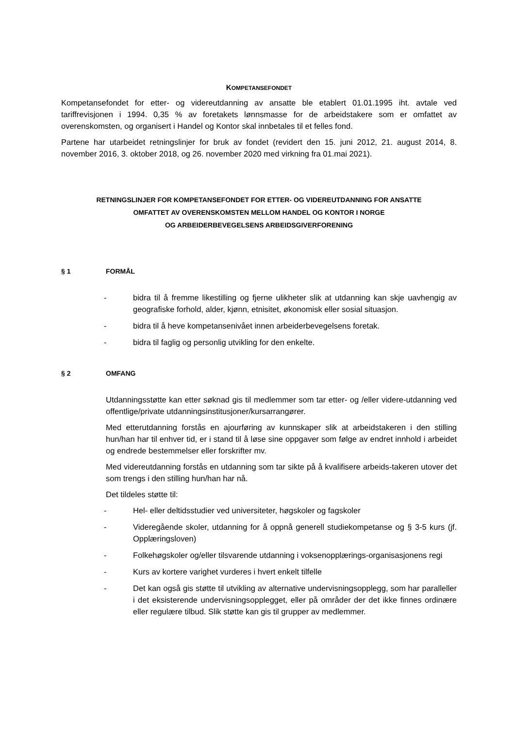KOMPETANSEFONDET
Kompetansefondet for etter- og videreutdanning av ansatte ble etablert 01.01.1995 iht. avtale ved tariffrevisjonen i 1994. 0,35 % av foretakets lønnsmasse for de arbeidstakere som er omfattet av overenskomsten, og organisert i Handel og Kontor skal innbetales til et felles fond.
Partene har utarbeidet retningslinjer for bruk av fondet (revidert den 15. juni 2012, 21. august 2014, 8. november 2016, 3. oktober 2018, og 26. november 2020 med virkning fra 01.mai 2021).
RETNINGSLINJER FOR KOMPETANSEFONDET FOR ETTER- OG VIDEREUTDANNING FOR ANSATTE
OMFATTET AV OVERENSKOMSTEN MELLOM HANDEL OG KONTOR I NORGE
OG ARBEIDERBEVEGELSENS ARBEIDSGIVERFORENING
§ 1 FORMÅL
- bidra til å fremme likestilling og fjerne ulikheter slik at utdanning kan skje uavhengig av geografiske forhold, alder, kjønn, etnisitet, økonomisk eller sosial situasjon.
- bidra til å heve kompetansenivået innen arbeiderbevegelsens foretak.
- bidra til faglig og personlig utvikling for den enkelte.
§ 2 OMFANG
Utdanningsstøtte kan etter søknad gis til medlemmer som tar etter- og /eller videre-utdanning ved offentlige/private utdanningsinstitusjoner/kursarrangører.
Med etterutdanning forstås en ajourføring av kunnskaper slik at arbeidstakeren i den stilling hun/han har til enhver tid, er i stand til å løse sine oppgaver som følge av endret innhold i arbeidet og endrede bestemmelser eller forskrifter mv.
Med videreutdanning forstås en utdanning som tar sikte på å kvalifisere arbeids-takeren utover det som trengs i den stilling hun/han har nå.
Det tildeles støtte til:
- Hel- eller deltidsstudier ved universiteter, høgskoler og fagskoler
- Videregående skoler, utdanning for å oppnå generell studiekompetanse og § 3-5 kurs (jf. Opplæringsloven)
- Folkehøgskoler og/eller tilsvarende utdanning i voksenopplærings-organisasjonens regi
- Kurs av kortere varighet vurderes i hvert enkelt tilfelle
- Det kan også gis støtte til utvikling av alternative undervisningsopplegg, som har paralleller i det eksisterende undervisningsopplegget, eller på områder der det ikke finnes ordinære eller regulære tilbud. Slik støtte kan gis til grupper av medlemmer.